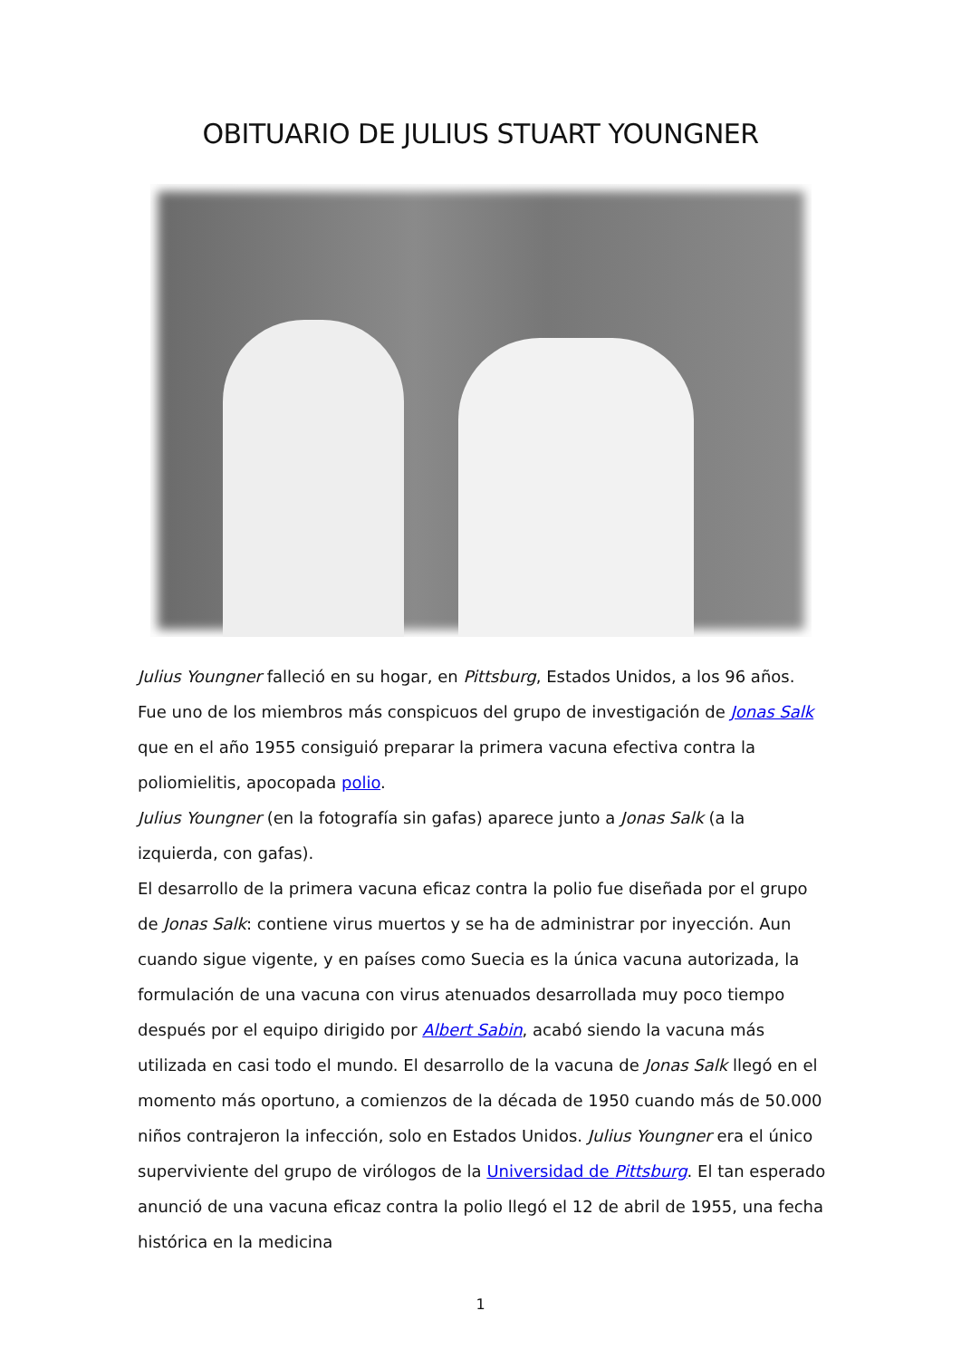OBITUARIO DE JULIUS STUART YOUNGNER
Julius Youngner falleció en su hogar, en Pittsburg, Estados Unidos, a los 96 años. Fue uno de los miembros más conspicuos del grupo de investigación de Jonas Salk que en el año 1955 consiguió preparar la primera vacuna efectiva contra la poliomielitis, apocopada polio.
Julius Youngner (en la fotografía sin gafas) aparece junto a Jonas Salk (a la izquierda, con gafas).
El desarrollo de la primera vacuna eficaz contra la polio fue diseñada por el grupo de Jonas Salk: contiene virus muertos y se ha de administrar por inyección. Aun cuando sigue vigente, y en países como Suecia es la única vacuna autorizada, la formulación de una vacuna con virus atenuados desarrollada muy poco tiempo después por el equipo dirigido por Albert Sabin, acabó siendo la vacuna más utilizada en casi todo el mundo. El desarrollo de la vacuna de Jonas Salk llegó en el momento más oportuno, a comienzos de la década de 1950 cuando más de 50.000 niños contrajeron la infección, solo en Estados Unidos. Julius Youngner era el único superviviente del grupo de virólogos de la Universidad de Pittsburg. El tan esperado anunció de una vacuna eficaz contra la polio llegó el 12 de abril de 1955, una fecha histórica en la medicina
1